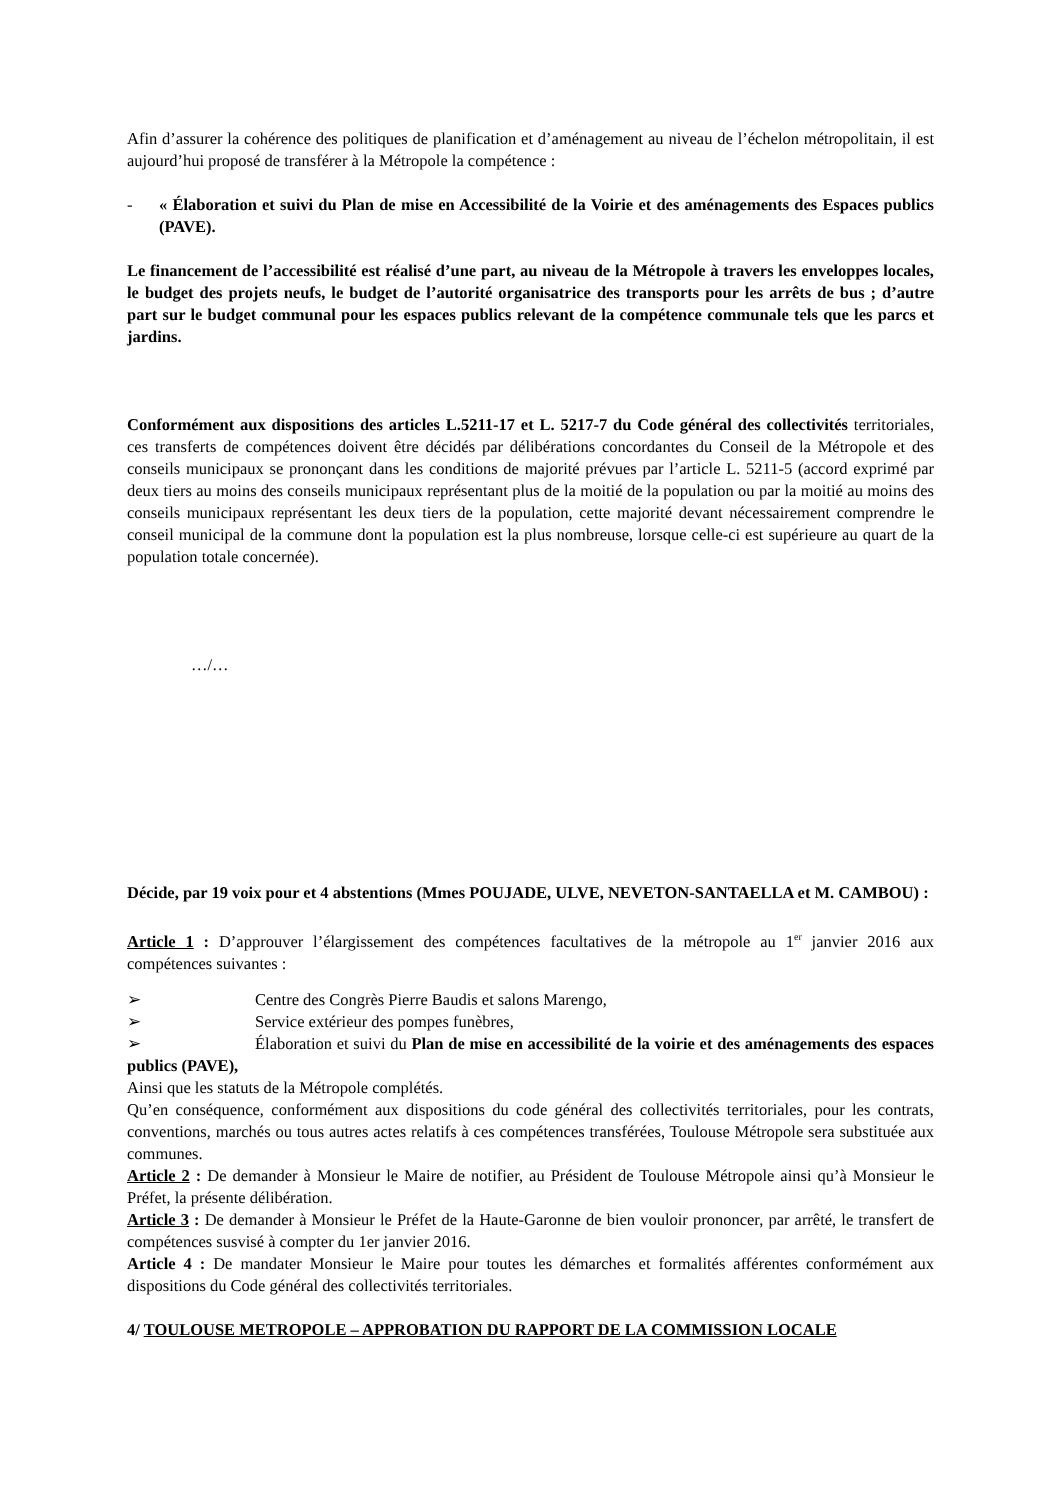Afin d’assurer la cohérence des politiques de planification et d’aménagement au niveau de l’échelon métropolitain, il est aujourd’hui proposé de transférer à la Métropole la compétence :
- « Élaboration et suivi du Plan de mise en Accessibilité de la Voirie et des aménagements des Espaces publics (PAVE).
Le financement de l’accessibilité est réalisé d’une part, au niveau de la Métropole à travers les enveloppes locales, le budget des projets neufs, le budget de l’autorité organisatrice des transports pour les arrêts de bus ; d’autre part sur le budget communal pour les espaces publics relevant de la compétence communale tels que les parcs et jardins.
Conformément aux dispositions des articles L.5211-17 et L. 5217-7 du Code général des collectivités territoriales, ces transferts de compétences doivent être décidés par délibérations concordantes du Conseil de la Métropole et des conseils municipaux se prononçant dans les conditions de majorité prévues par l’article L. 5211-5 (accord exprimé par deux tiers au moins des conseils municipaux représentant plus de la moitié de la population ou par la moitié au moins des conseils municipaux représentant les deux tiers de la population, cette majorité devant nécessairement comprendre le conseil municipal de la commune dont la population est la plus nombreuse, lorsque celle-ci est supérieure au quart de la population totale concernée).
…/…
Décide, par 19 voix pour et 4 abstentions (Mmes POUJADE, ULVE, NEVETON-SANTAELLA et M. CAMBOU) :
Article 1 : D’approuver l’élargissement des compétences facultatives de la métropole au 1<sup>er</sup> janvier 2016 aux compétences suivantes :
➢ Centre des Congrès Pierre Baudis et salons Marengo,
➢ Service extérieur des pompes funèbres,
➢ Élaboration et suivi du Plan de mise en accessibilité de la voirie et des aménagements des espaces publics (PAVE),
Ainsi que les statuts de la Métropole complétés.
Qu’en conséquence, conformément aux dispositions du code général des collectivités territoriales, pour les contrats, conventions, marchés ou tous autres actes relatifs à ces compétences transférées, Toulouse Métropole sera substituée aux communes.
Article 2 : De demander à Monsieur le Maire de notifier, au Président de Toulouse Métropole ainsi qu’à Monsieur le Préfet, la présente délibération.
Article 3 : De demander à Monsieur le Préfet de la Haute-Garonne de bien vouloir prononcer, par arrêté, le transfert de compétences susvisé à compter du 1er janvier 2016.
Article 4 : De mandater Monsieur le Maire pour toutes les démarches et formalités afférentes conformément aux dispositions du Code général des collectivités territoriales.
4/ TOULOUSE METROPOLE – APPROBATION DU RAPPORT DE LA COMMISSION LOCALE